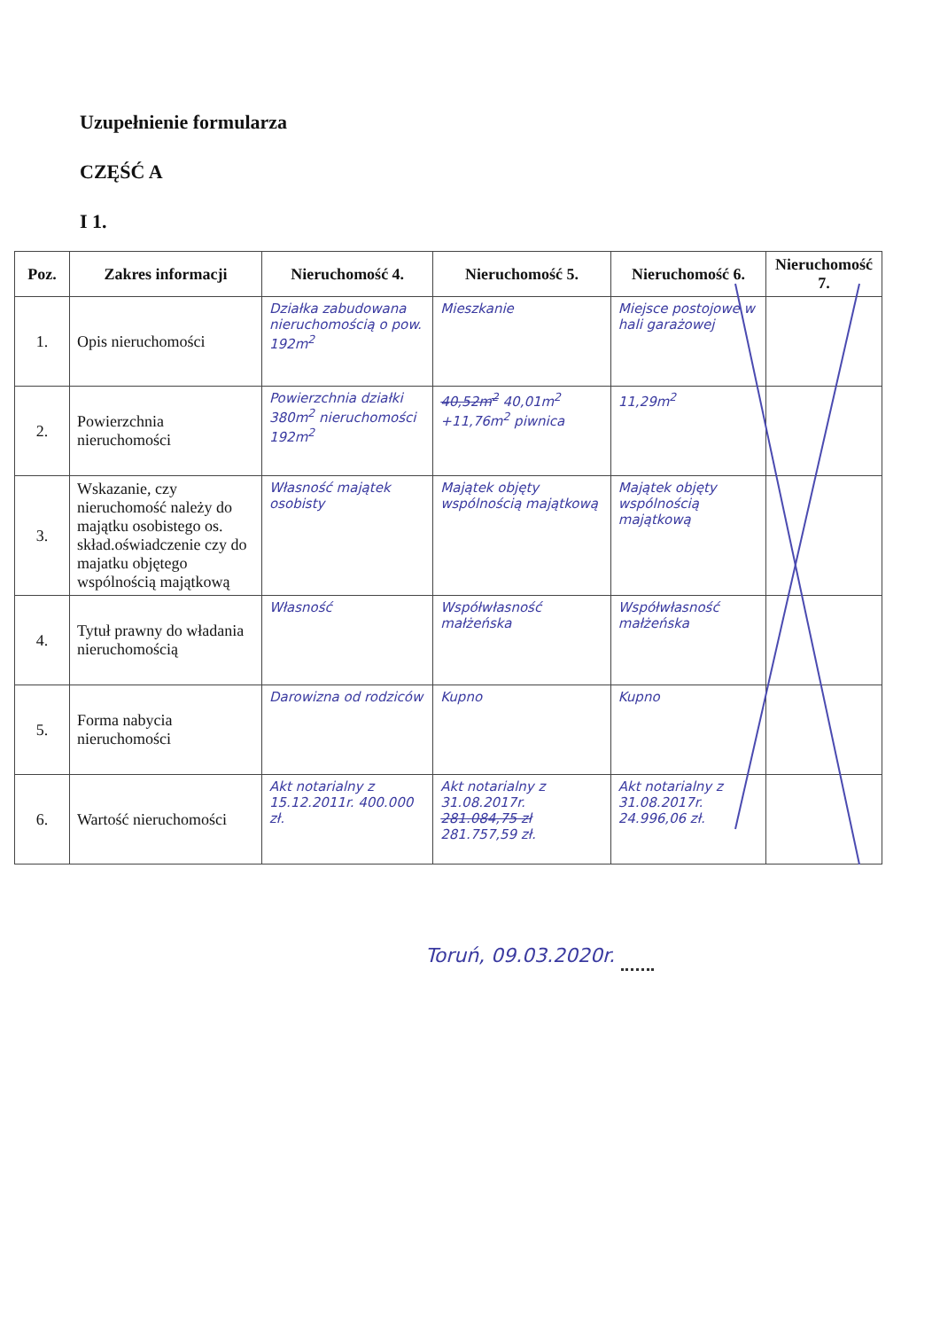Uzupełnienie formularza
CZĘŚĆ A
I 1.
| Poz. | Zakres informacji | Nieruchomość 4. | Nieruchomość 5. | Nieruchomość 6. | Nieruchomość 7. |
| --- | --- | --- | --- | --- | --- |
| 1. | Opis nieruchomości | Działka zabudowana nieruchomością o pow. 192m<sup>2</sup> | Mieszkanie | Miejsce postojowe w hali garażowej | |
| 2. | Powierzchnia nieruchomości | Powierzchnia działki 380m<sup>2</sup> nieruchomości 192m<sup>2</sup> | 40,52m<sup>2</sup> 40,01m<sup>2</sup> +11,76m<sup>2</sup> piwnica | 11,29m<sup>2</sup> | |
| 3. | Wskazanie, czy nieruchomość należy do majątku osobistego os. skład.oświadczenie czy do majatku objętego wspólnością majątkową | Własność majątek osobisty | Majątek objęty wspólnością majątkową | Majątek objęty wspólnością majątkową | |
| 4. | Tytuł prawny do władania nieruchomością | Własność | Współwłasność małżeńska | Współwłasność małżeńska | |
| 5. | Forma nabycia nieruchomości | Darowizna od rodziców | Kupno | Kupno | |
| 6. | Wartość nieruchomości | Akt notarialny z 15.12.2011r. 400.000 zł. | Akt notarialny z 31.08.2017r. 281.084,75 zł 281.757,59 zł. | Akt notarialny z 31.08.2017r. 24.996,06 zł. | |
Toruń, 09.03.2020r.